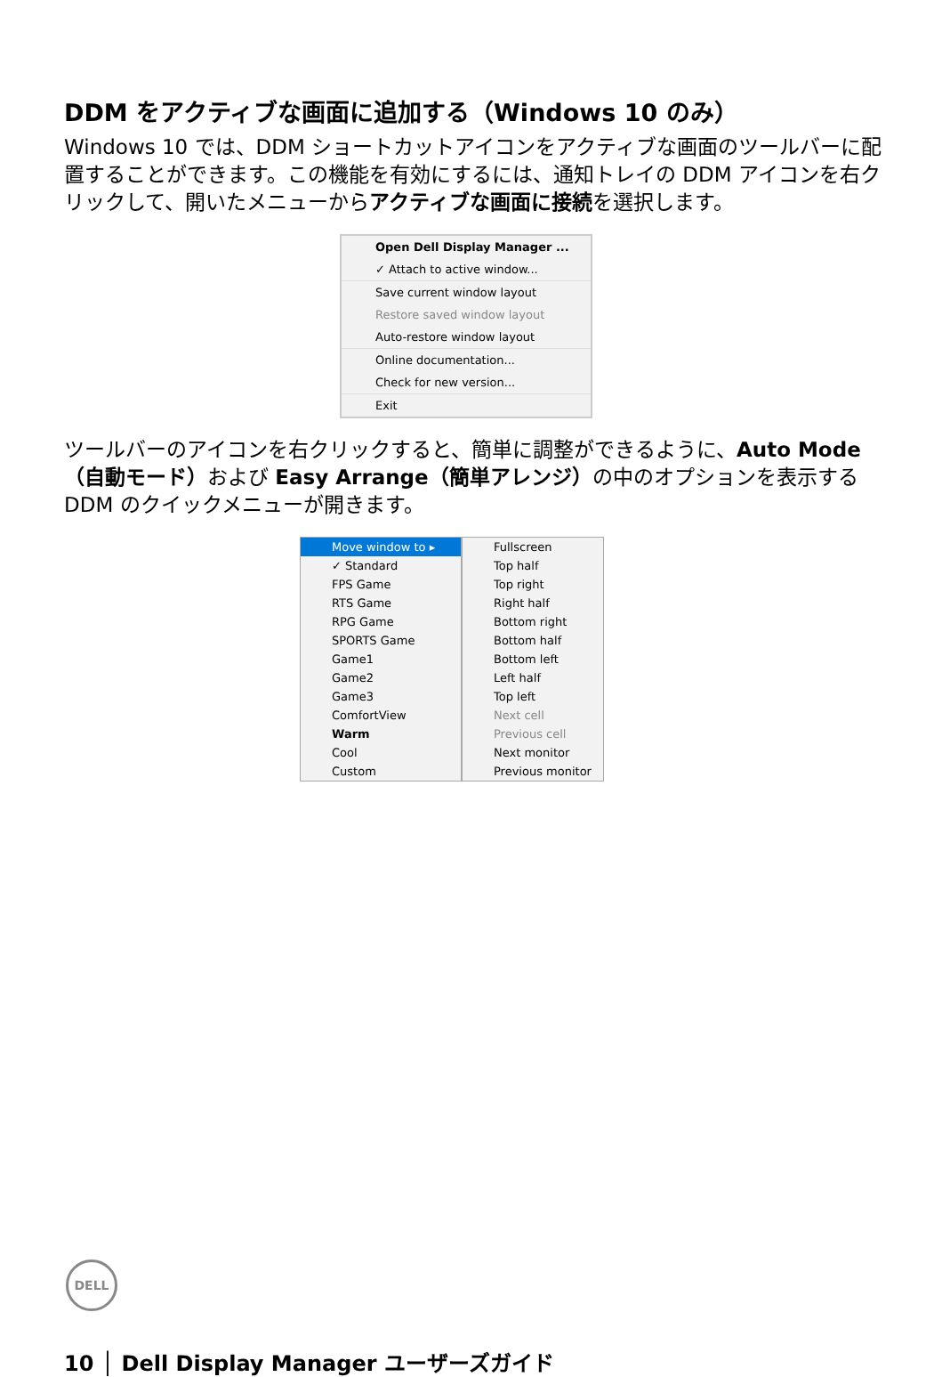DDM をアクティブな画面に追加する（Windows 10 のみ）
Windows 10 では、DDM ショートカットアイコンをアクティブな画面のツールバーに配置することができます。この機能を有効にするには、通知トレイの DDM アイコンを右クリックして、開いたメニューからアクティブな画面に接続を選択します。
Open Dell Display Manager ...
✓ Attach to active window...
Save current window layout
Restore saved window layout
Auto-restore window layout
Online documentation...
Check for new version...
Exit
ツールバーのアイコンを右クリックすると、簡単に調整ができるように、Auto Mode（自動モード）および Easy Arrange（簡単アレンジ）の中のオプションを表示する DDM のクイックメニューが開きます。
Move window to ▸
✓ Standard
FPS Game
RTS Game
RPG Game
SPORTS Game
Game1
Game2
Game3
ComfortView
Warm
Cool
Custom
Fullscreen
Top half
Top right
Right half
Bottom right
Bottom half
Bottom left
Left half
Top left
Next cell
Previous cell
Next monitor
Previous monitor
DELL
10 │ Dell Display Manager ユーザーズガイド